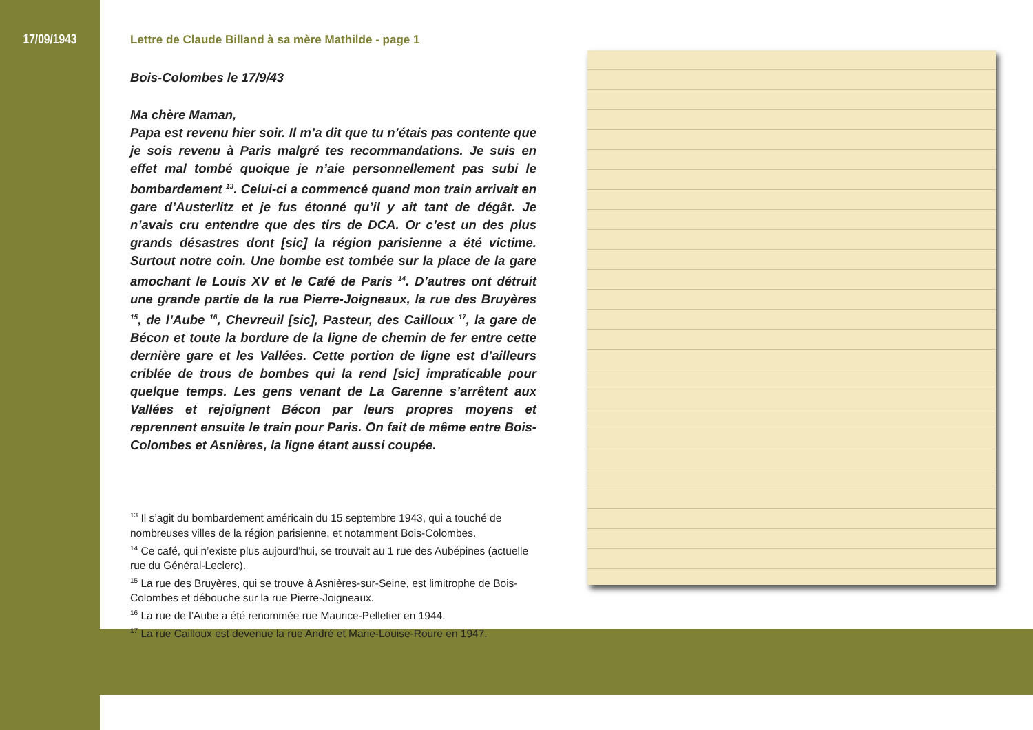17/09/1943 Lettre de Claude Billand à sa mère Mathilde - page 1
Bois-Colombes le 17/9/43
Ma chère Maman,
Papa est revenu hier soir. Il m’a dit que tu n’étais pas contente que je sois revenu à Paris malgré tes recommandations. Je suis en effet mal tombé quoique je n’aie personnellement pas subi le bombardement <sup>13</sup>. Celui-ci a commencé quand mon train arrivait en gare d’Austerlitz et je fus étonné qu’il y ait tant de dégât. Je n’avais cru entendre que des tirs de DCA. Or c’est un des plus grands désastres dont [sic] la région parisienne a été victime. Surtout notre coin. Une bombe est tombée sur la place de la gare amochant le Louis XV et le Café de Paris <sup>14</sup>. D’autres ont détruit une grande partie de la rue Pierre-Joigneaux, la rue des Bruyères <sup>15</sup>, de l’Aube <sup>16</sup>, Chevreuil [sic], Pasteur, des Cailloux <sup>17</sup>, la gare de Bécon et toute la bordure de la ligne de chemin de fer entre cette dernière gare et les Vallées. Cette portion de ligne est d’ailleurs criblée de trous de bombes qui la rend [sic] impraticable pour quelque temps. Les gens venant de La Garenne s’arrêtent aux Vallées et rejoignent Bécon par leurs propres moyens et reprennent ensuite le train pour Paris. On fait de même entre Bois-Colombes et Asnières, la ligne étant aussi coupée.
<sup>13</sup> Il s’agit du bombardement américain du 15 septembre 1943, qui a touché de nombreuses villes de la région parisienne, et notamment Bois-Colombes.
<sup>14</sup> Ce café, qui n’existe plus aujourd’hui, se trouvait au 1 rue des Aubépines (actuelle rue du Général-Leclerc).
<sup>15</sup> La rue des Bruyères, qui se trouve à Asnières-sur-Seine, est limitrophe de Bois-Colombes et débouche sur la rue Pierre-Joigneaux.
<sup>16</sup> La rue de l’Aube a été renommée rue Maurice-Pelletier en 1944.
<sup>17</sup> La rue Cailloux est devenue la rue André et Marie-Louise-Roure en 1947.